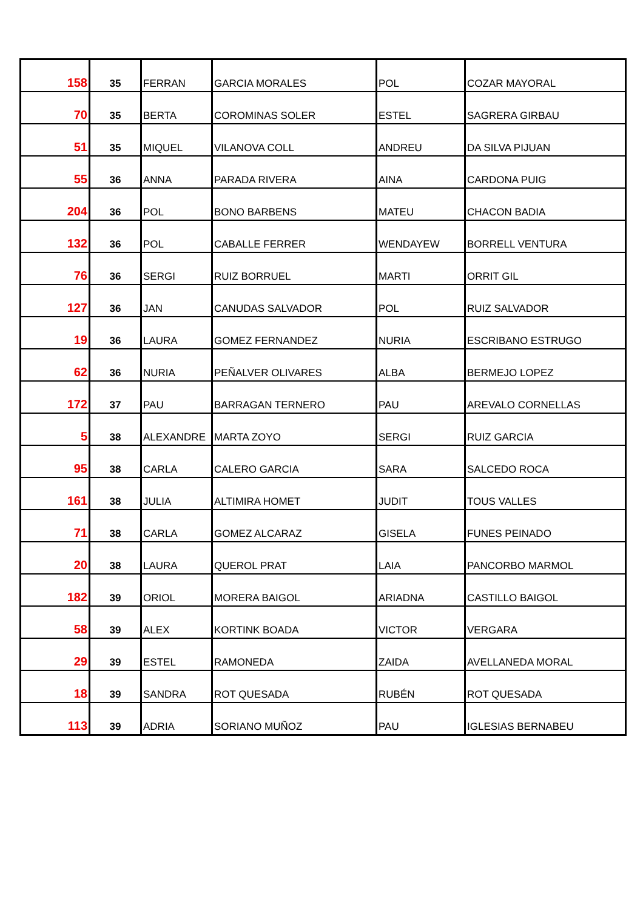| 158 | 35 | FERRAN | GARCIA MORALES | POL | COZAR MAYORAL |
| 70 | 35 | BERTA | COROMINAS SOLER | ESTEL | SAGRERA GIRBAU |
| 51 | 35 | MIQUEL | VILANOVA COLL | ANDREU | DA SILVA PIJUAN |
| 55 | 36 | ANNA | PARADA RIVERA | AINA | CARDONA PUIG |
| 204 | 36 | POL | BONO BARBENS | MATEU | CHACON BADIA |
| 132 | 36 | POL | CABALLE FERRER | WENDAYEW | BORRELL VENTURA |
| 76 | 36 | SERGI | RUIZ BORRUEL | MARTI | ORRIT GIL |
| 127 | 36 | JAN | CANUDAS SALVADOR | POL | RUIZ SALVADOR |
| 19 | 36 | LAURA | GOMEZ FERNANDEZ | NURIA | ESCRIBANO ESTRUGO |
| 62 | 36 | NURIA | PEÑALVER OLIVARES | ALBA | BERMEJO LOPEZ |
| 172 | 37 | PAU | BARRAGAN TERNERO | PAU | AREVALO CORNELLAS |
| 5 | 38 | ALEXANDRE | MARTA ZOYO | SERGI | RUIZ GARCIA |
| 95 | 38 | CARLA | CALERO GARCIA | SARA | SALCEDO ROCA |
| 161 | 38 | JULIA | ALTIMIRA HOMET | JUDIT | TOUS VALLES |
| 71 | 38 | CARLA | GOMEZ ALCARAZ | GISELA | FUNES PEINADO |
| 20 | 38 | LAURA | QUEROL PRAT | LAIA | PANCORBO MARMOL |
| 182 | 39 | ORIOL | MORERA BAIGOL | ARIADNA | CASTILLO BAIGOL |
| 58 | 39 | ALEX | KORTINK BOADA | VICTOR | VERGARA |
| 29 | 39 | ESTEL | RAMONEDA | ZAIDA | AVELLANEDA MORAL |
| 18 | 39 | SANDRA | ROT QUESADA | RUBÉN | ROT QUESADA |
| 113 | 39 | ADRIA | SORIANO MUÑOZ | PAU | IGLESIAS BERNABEU |